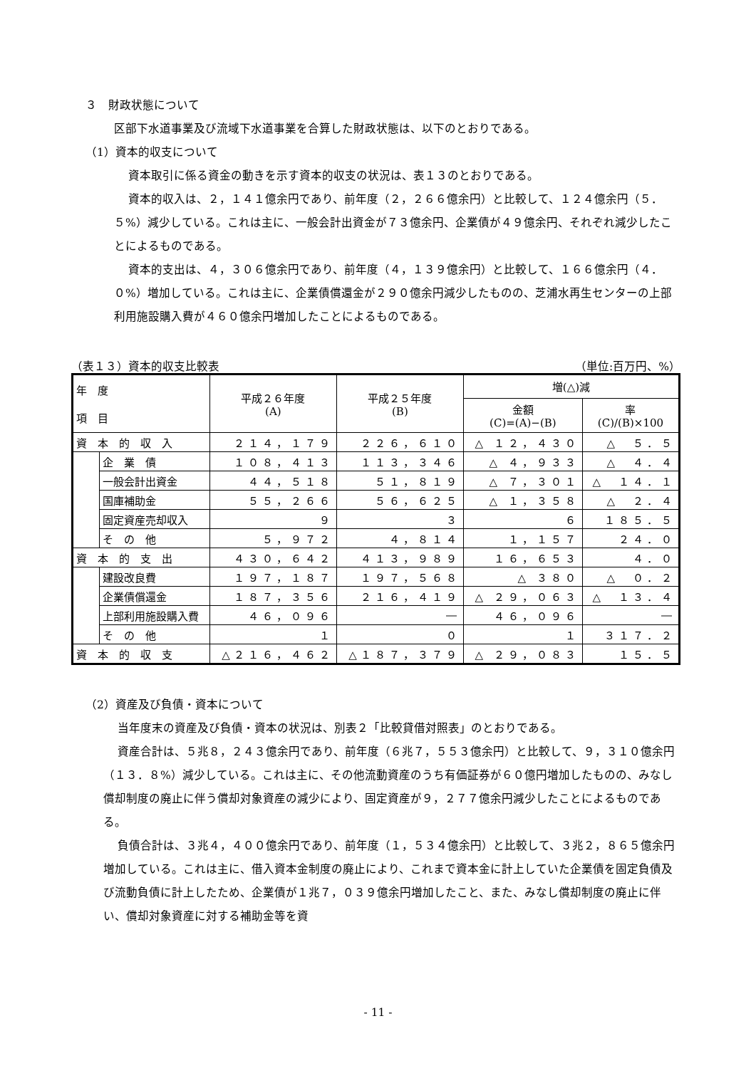３　財政状態について
区部下水道事業及び流域下水道事業を合算した財政状態は、以下のとおりである。
（1）資本的収支について
資本取引に係る資金の動きを示す資本的収支の状況は、表１３のとおりである。
資本的収入は、２，１４１億余円であり、前年度（２，２６６億余円）と比較して、１２４億余円（５．５%）減少している。これは主に、一般会計出資金が７３億余円、企業債が４９億余円、それぞれ減少したことによるものである。
資本的支出は、４，３０６億余円であり、前年度（４，１３９億余円）と比較して、１６６億余円（４．０%）増加している。これは主に、企業債償還金が２９０億余円減少したものの、芝浦水再生センターの上部利用施設購入費が４６０億余円増加したことによるものである。
（表１３）資本的収支比較表 （単位:百万円、%）
| 年 度 項 目 | | 平成２６年度 (A) | 平成２５年度 (B) | 増(△)減 | |
| --- | --- | --- | --- | --- | --- |
| | | | | 金額 (C)=(A)−(B) | 率 (C)/(B)×100 |
| 資 本 的 収 入 | | ２１４，１７９ | ２２６，６１０ | △ １２，４３０ | △ ５．５ |
| | 企 業 債 | １０８，４１３ | １１３，３４６ | △ ４，９３３ | △ ４．４ |
| | 一般会計出資金 | ４４，５１８ | ５１，８１９ | △ ７，３０１ | △ １４．１ |
| | 国庫補助金 | ５５，２６６ | ５６，６２５ | △ １，３５８ | △ ２．４ |
| | 固定資産売却収入 | ９ | ３ | ６ | １８５．５ |
| | そ の 他 | ５，９７２ | ４，８１４ | １，１５７ | ２４．０ |
| 資 本 的 支 出 | | ４３０，６４２ | ４１３，９８９ | １６，６５３ | ４．０ |
| | 建設改良費 | １９７，１８７ | １９７，５６８ | △ ３８０ | △ ０．２ |
| | 企業債償還金 | １８７，３５６ | ２１６，４１９ | △ ２９，０６３ | △ １３．４ |
| | 上部利用施設購入費 | ４６，０９６ | ― | ４６，０９６ | ― |
| | そ の 他 | １ | ０ | １ | ３１７．２ |
| 資 本 的 収 支 | | △２１６，４６２ | △１８７，３７９ | △ ２９，０８３ | １５．５ |
（2）資産及び負債・資本について
当年度末の資産及び負債・資本の状況は、別表２「比較貸借対照表」のとおりである。
資産合計は、５兆８，２４３億余円であり、前年度（６兆７，５５３億余円）と比較して、９，３１０億余円（１３．８%）減少している。これは主に、その他流動資産のうち有価証券が６０億円増加したものの、みなし償却制度の廃止に伴う償却対象資産の減少により、固定資産が９，２７７億余円減少したことによるものである。
負債合計は、３兆４，４００億余円であり、前年度（１，５３４億余円）と比較して、３兆２，８６５億余円増加している。これは主に、借入資本金制度の廃止により、これまで資本金に計上していた企業債を固定負債及び流動負債に計上したため、企業債が１兆７，０３９億余円増加したこと、また、みなし償却制度の廃止に伴い、償却対象資産に対する補助金等を資
- 11 -